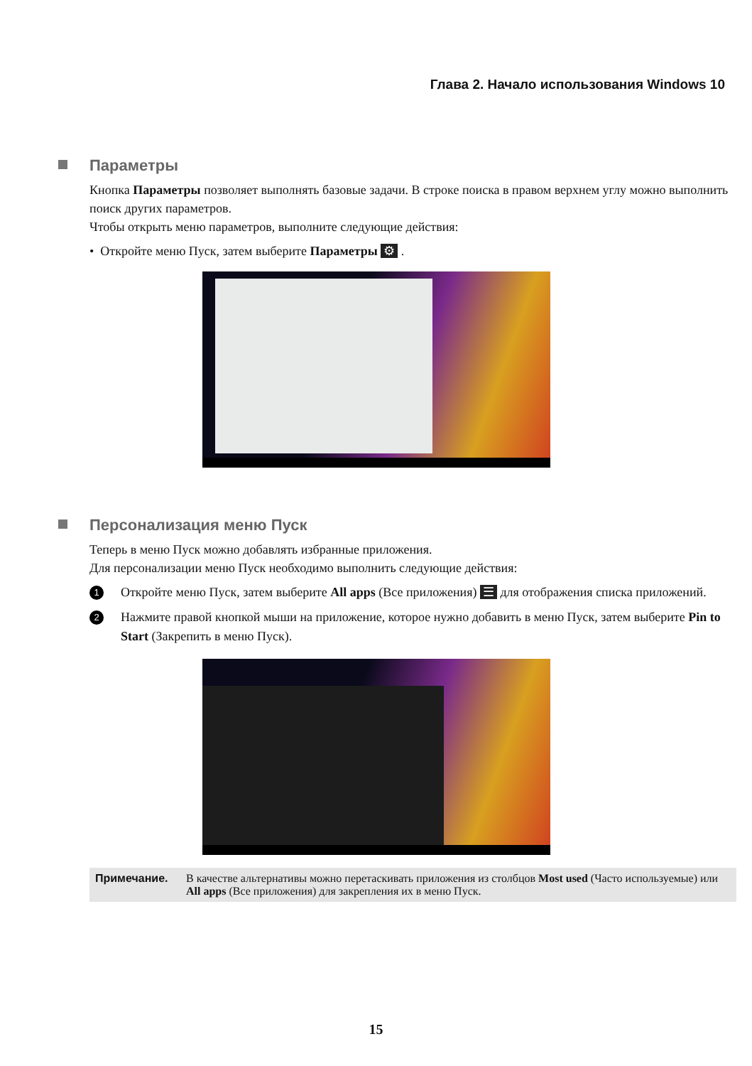Глава 2. Начало использования Windows 10
Параметры
Кнопка Параметры позволяет выполнять базовые задачи. В строке поиска в правом верхнем углу можно выполнить поиск других параметров.
Чтобы открыть меню параметров, выполните следующие действия:
• Откройте меню Пуск, затем выберите Параметры ⚙ .
Персонализация меню Пуск
Теперь в меню Пуск можно добавлять избранные приложения.
Для персонализации меню Пуск необходимо выполнить следующие действия:
1 Откройте меню Пуск, затем выберите All apps (Все приложения) ☰ для отображения списка приложений.
2 Нажмите правой кнопкой мыши на приложение, которое нужно добавить в меню Пуск, затем выберите Pin to Start (Закрепить в меню Пуск).
Примечание. В качестве альтернативы можно перетаскивать приложения из столбцов Most used (Часто используемые) или All apps (Все приложения) для закрепления их в меню Пуск.
15